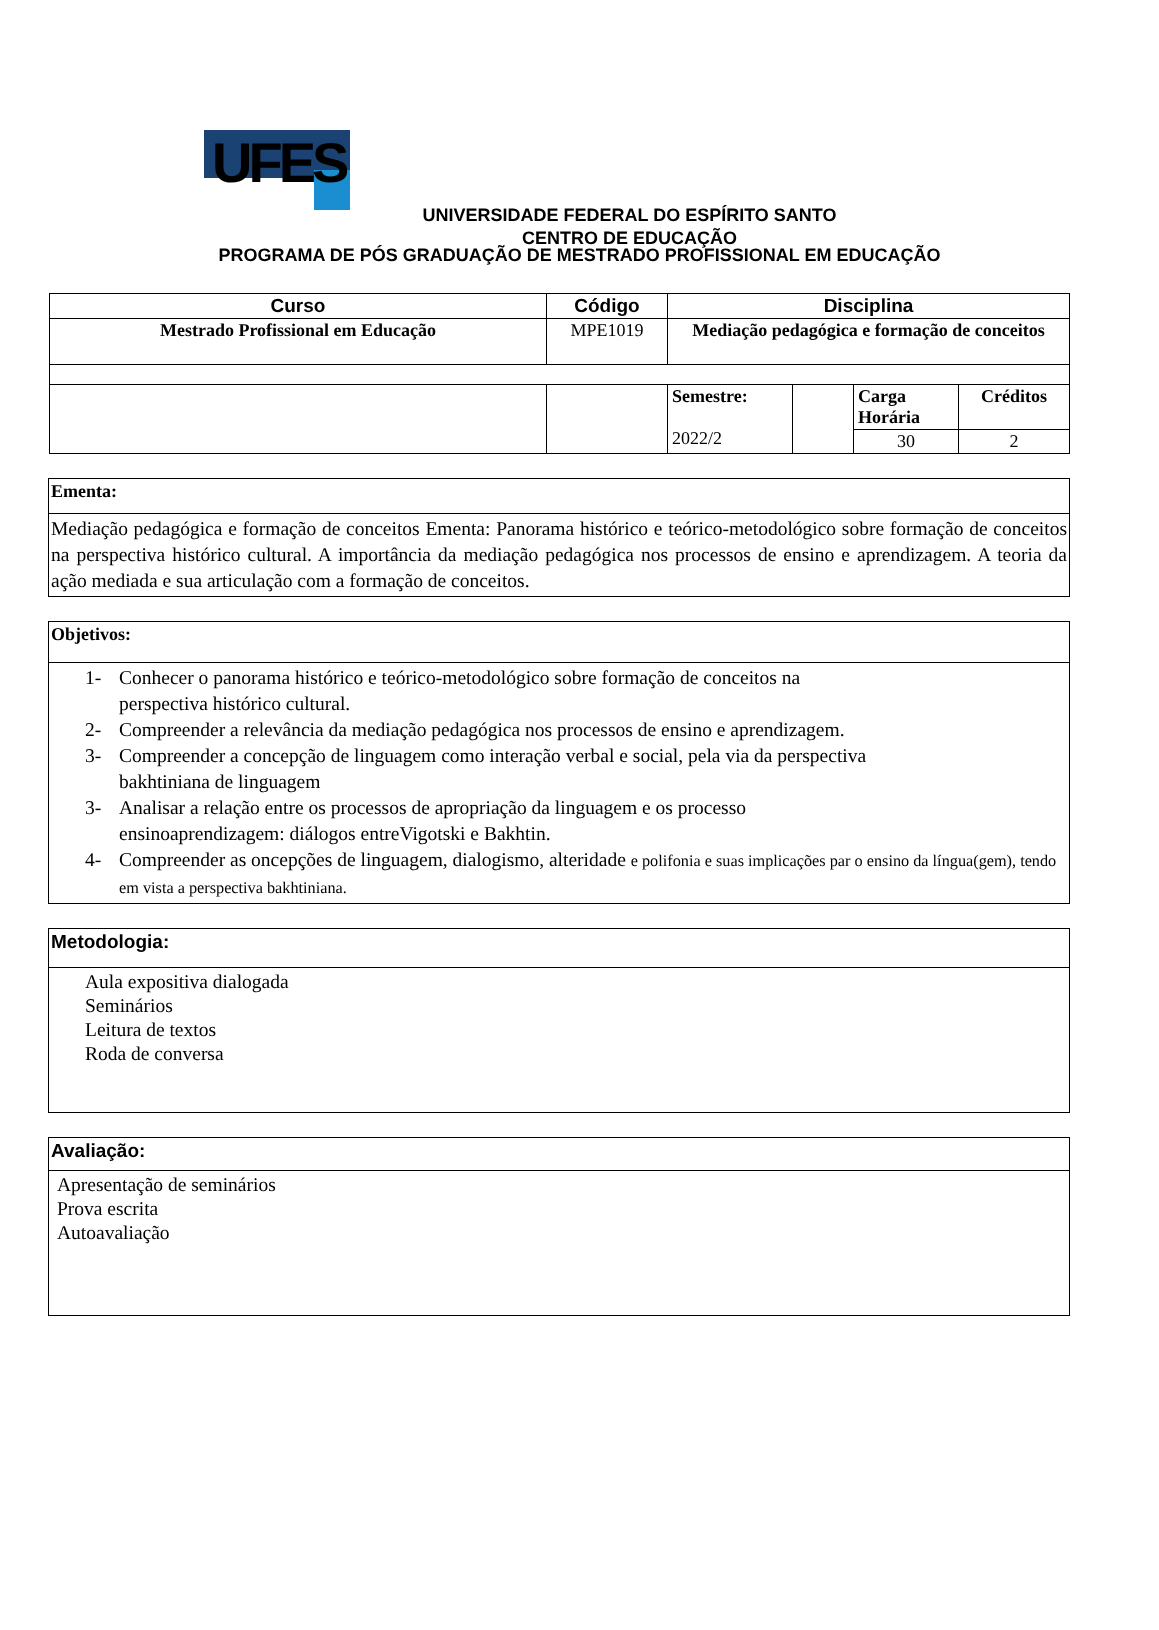UFES
UNIVERSIDADE FEDERAL DO ESPÍRITO SANTO
CENTRO DE EDUCAÇÃO
PROGRAMA DE PÓS GRADUAÇÃO DE MESTRADO PROFISSIONAL EM EDUCAÇÃO
| Curso | Código | Disciplina | | | |
| --- | --- | --- | --- | --- | --- |
| Mestrado Profissional em Educação | MPE1019 | Mediação pedagógica e formação de conceitos | | | |
| | | Semestre: 2022/2 | | Carga Horária | Créditos |
| | | | | 30 | 2 |
Ementa:
Mediação pedagógica e formação de conceitos Ementa: Panorama histórico e teórico-metodológico sobre formação de conceitos na perspectiva histórico cultural. A importância da mediação pedagógica nos processos de ensino e aprendizagem. A teoria da ação mediada e sua articulação com a formação de conceitos.
Objetivos:
1- Conhecer o panorama histórico e teórico-metodológico sobre formação de conceitos na
perspectiva histórico cultural.
2- Compreender a relevância da mediação pedagógica nos processos de ensino e aprendizagem.
3- Compreender a concepção de linguagem como interação verbal e social, pela via da perspectiva
bakhtiniana de linguagem
3- Analisar a relação entre os processos de apropriação da linguagem e os processo
ensinoaprendizagem: diálogos entreVigotski e Bakhtin.
4- Compreender as oncepções de linguagem, dialogismo, alteridade e polifonia e suas implicações par o ensino da língua(gem), tendo em vista a perspectiva bakhtiniana.
Metodologia:
Aula expositiva dialogada
Seminários
Leitura de textos
Roda de conversa
Avaliação:
Apresentação de seminários
Prova escrita
Autoavaliação